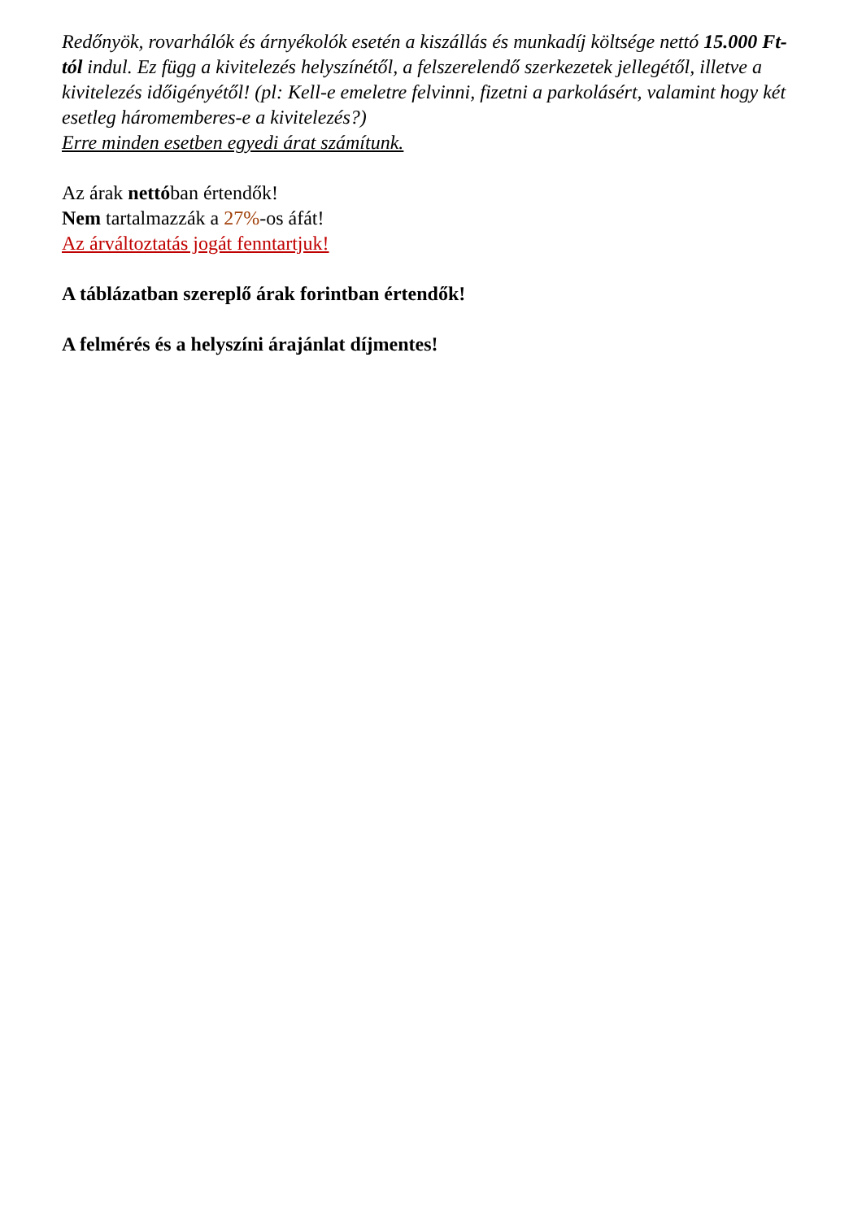Redőnyök, rovarhálók és árnyékolók esetén a kiszállás és munkadíj költsége nettó 15.000 Ft-tól indul. Ez függ a kivitelezés helyszínétől, a felszerelendő szerkezetek jellegétől, illetve a kivitelezés időigényétől! (pl: Kell-e emeletre felvinni, fizetni a parkolásért, valamint hogy két esetleg háromemberes-e a kivitelezés?)
Erre minden esetben egyedi árat számítunk.
Az árak nettóban értendők!
Nem tartalmazzák a 27%-os áfát!
Az árváltoztatás jogát fenntartjuk!
A táblázatban szereplő árak forintban értendők!
A felmérés és a helyszíni árajánlat díjmentes!